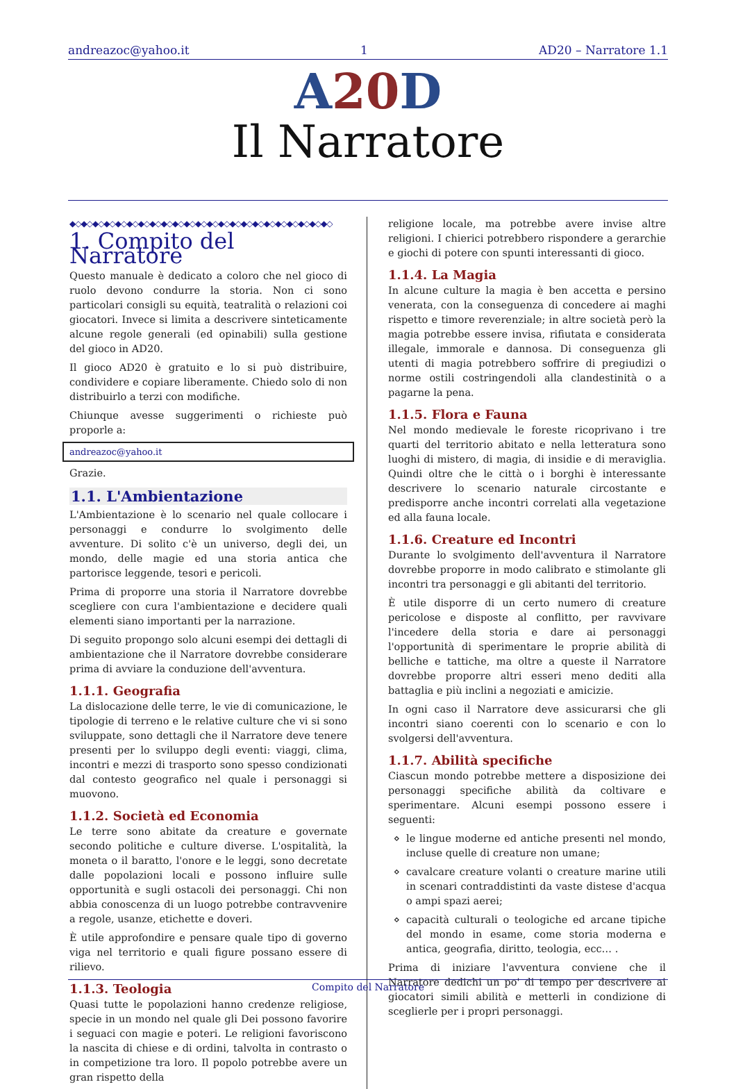andreazoc@yahoo.it 1 AD20 – Narratore 1.1
A20 D
Il Narratore
◆◇◆◇◆◇◆◇◆◇◆◇◆◇◆◇◆◇◆◇◆◇◆◇◆◇◆◇◆◇◆◇◆◇◆◇◆◇◆◇◆◇◆◇◆◇
1. Compito del Narratore
Questo manuale è dedicato a coloro che nel gioco di ruolo devono condurre la storia. Non ci sono particolari consigli su equità, teatralità o relazioni coi giocatori. Invece si limita a descrivere sinteticamente alcune regole generali (ed opinabili) sulla gestione del gioco in AD20.
Il gioco AD20 è gratuito e lo si può distribuire, condividere e copiare liberamente. Chiedo solo di non distribuirlo a terzi con modifiche.
Chiunque avesse suggerimenti o richieste può proporle a:
andreazoc@yahoo.it
Grazie.
1.1. L'Ambientazione
L'Ambientazione è lo scenario nel quale collocare i personaggi e condurre lo svolgimento delle avventure. Di solito c'è un universo, degli dei, un mondo, delle magie ed una storia antica che partorisce leggende, tesori e pericoli.
Prima di proporre una storia il Narratore dovrebbe scegliere con cura l'ambientazione e decidere quali elementi siano importanti per la narrazione.
Di seguito propongo solo alcuni esempi dei dettagli di ambientazione che il Narratore dovrebbe considerare prima di avviare la conduzione dell'avventura.
1.1.1. Geografia
La dislocazione delle terre, le vie di comunicazione, le tipologie di terreno e le relative culture che vi si sono sviluppate, sono dettagli che il Narratore deve tenere presenti per lo sviluppo degli eventi: viaggi, clima, incontri e mezzi di trasporto sono spesso condizionati dal contesto geografico nel quale i personaggi si muovono.
1.1.2. Società ed Economia
Le terre sono abitate da creature e governate secondo politiche e culture diverse. L'ospitalità, la moneta o il baratto, l'onore e le leggi, sono decretate dalle popolazioni locali e possono influire sulle opportunità e sugli ostacoli dei personaggi. Chi non abbia conoscenza di un luogo potrebbe contravvenire a regole, usanze, etichette e doveri.
È utile approfondire e pensare quale tipo di governo viga nel territorio e quali figure possano essere di rilievo.
1.1.3. Teologia
Quasi tutte le popolazioni hanno credenze religiose, specie in un mondo nel quale gli Dei possono favorire i seguaci con magie e poteri. Le religioni favoriscono la nascita di chiese e di ordini, talvolta in contrasto o in competizione tra loro. Il popolo potrebbe avere un gran rispetto della
religione locale, ma potrebbe avere invise altre religioni. I chierici potrebbero rispondere a gerarchie e giochi di potere con spunti interessanti di gioco.
1.1.4. La Magia
In alcune culture la magia è ben accetta e persino venerata, con la conseguenza di concedere ai maghi rispetto e timore reverenziale; in altre società però la magia potrebbe essere invisa, rifiutata e considerata illegale, immorale e dannosa. Di conseguenza gli utenti di magia potrebbero soffrire di pregiudizi o norme ostili costringendoli alla clandestinità o a pagarne la pena.
1.1.5. Flora e Fauna
Nel mondo medievale le foreste ricoprivano i tre quarti del territorio abitato e nella letteratura sono luoghi di mistero, di magia, di insidie e di meraviglia. Quindi oltre che le città o i borghi è interessante descrivere lo scenario naturale circostante e predisporre anche incontri correlati alla vegetazione ed alla fauna locale.
1.1.6. Creature ed Incontri
Durante lo svolgimento dell'avventura il Narratore dovrebbe proporre in modo calibrato e stimolante gli incontri tra personaggi e gli abitanti del territorio.
È utile disporre di un certo numero di creature pericolose e disposte al conflitto, per ravvivare l'incedere della storia e dare ai personaggi l'opportunità di sperimentare le proprie abilità di belliche e tattiche, ma oltre a queste il Narratore dovrebbe proporre altri esseri meno dediti alla battaglia e più inclini a negoziati e amicizie.
In ogni caso il Narratore deve assicurarsi che gli incontri siano coerenti con lo scenario e con lo svolgersi dell'avventura.
1.1.7. Abilità specifiche
Ciascun mondo potrebbe mettere a disposizione dei personaggi specifiche abilità da coltivare e sperimentare. Alcuni esempi possono essere i seguenti:
le lingue moderne ed antiche presenti nel mondo, incluse quelle di creature non umane;
cavalcare creature volanti o creature marine utili in scenari contraddistinti da vaste distese d'acqua o ampi spazi aerei;
capacità culturali o teologiche ed arcane tipiche del mondo in esame, come storia moderna e antica, geografia, diritto, teologia, ecc… .
Prima di iniziare l'avventura conviene che il Narratore dedichi un po' di tempo per descrivere ai giocatori simili abilità e metterli in condizione di sceglierle per i propri personaggi.
Compito del Narratore